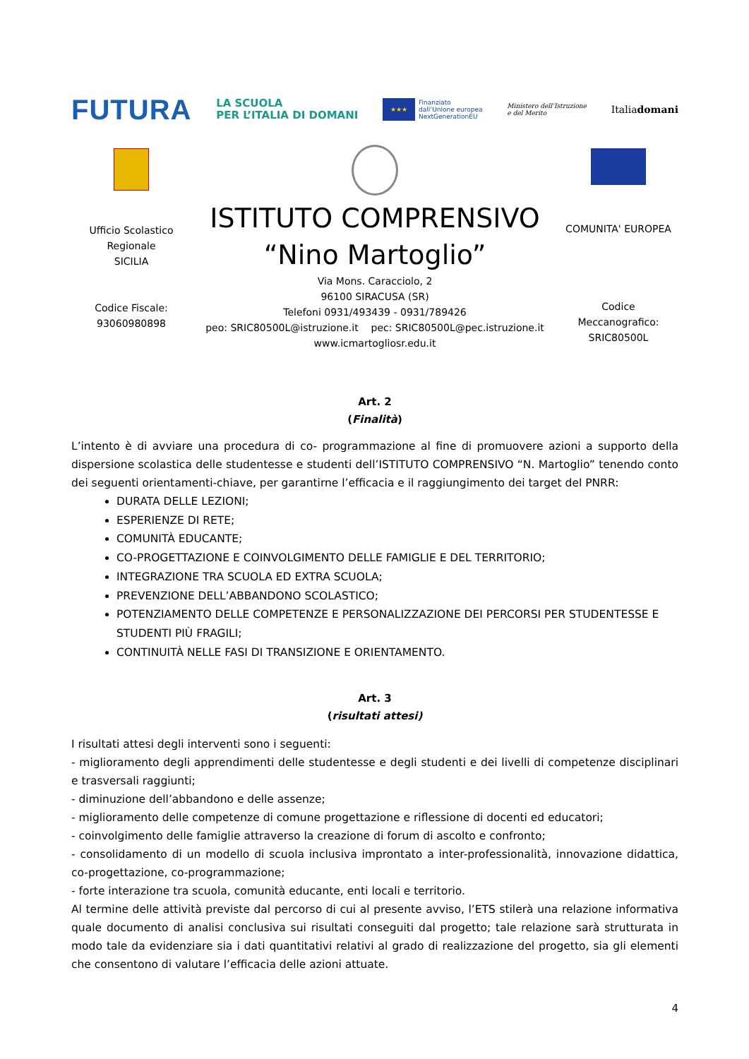FUTURA
LA SCUOLA
PER L’ITALIA DI DOMANI
★★★
Finanziato
dall’Unione europea
NextGenerationEU
Ministero dell’Istruzione
e del Merito
Italiadomani
Ufficio Scolastico
Regionale
SICILIA
Codice Fiscale:
93060980898
ISTITUTO COMPRENSIVO
“Nino Martoglio”
Via Mons. Caracciolo, 2
96100 SIRACUSA (SR)
Telefoni 0931/493439 - 0931/789426
peo: SRIC80500L@istruzione.it pec: SRIC80500L@pec.istruzione.it
www.icmartogliosr.edu.it
COMUNITA' EUROPEA
Codice
Meccanografico:
SRIC80500L
Art. 2
(Finalità)
L’intento è di avviare una procedura di co- programmazione al fine di promuovere azioni a supporto della dispersione scolastica delle studentesse e studenti dell’ISTITUTO COMPRENSIVO “N. Martoglio” tenendo conto dei seguenti orientamenti-chiave, per garantirne l’efficacia e il raggiungimento dei target del PNRR:
DURATA DELLE LEZIONI;
ESPERIENZE DI RETE;
COMUNITÀ EDUCANTE;
CO-PROGETTAZIONE E COINVOLGIMENTO DELLE FAMIGLIE E DEL TERRITORIO;
INTEGRAZIONE TRA SCUOLA ED EXTRA SCUOLA;
PREVENZIONE DELL’ABBANDONO SCOLASTICO;
POTENZIAMENTO DELLE COMPETENZE E PERSONALIZZAZIONE DEI PERCORSI PER STUDENTESSE E STUDENTI PIÙ FRAGILI;
CONTINUITÀ NELLE FASI DI TRANSIZIONE E ORIENTAMENTO.
Art. 3
(risultati attesi)
I risultati attesi degli interventi sono i seguenti:
- miglioramento degli apprendimenti delle studentesse e degli studenti e dei livelli di competenze disciplinari e trasversali raggiunti;
- diminuzione dell’abbandono e delle assenze;
- miglioramento delle competenze di comune progettazione e riflessione di docenti ed educatori;
- coinvolgimento delle famiglie attraverso la creazione di forum di ascolto e confronto;
- consolidamento di un modello di scuola inclusiva improntato a inter-professionalità, innovazione didattica, co-progettazione, co-programmazione;
- forte interazione tra scuola, comunità educante, enti locali e territorio.
Al termine delle attività previste dal percorso di cui al presente avviso, l’ETS stilerà una relazione informativa quale documento di analisi conclusiva sui risultati conseguiti dal progetto; tale relazione sarà strutturata in modo tale da evidenziare sia i dati quantitativi relativi al grado di realizzazione del progetto, sia gli elementi che consentono di valutare l’efficacia delle azioni attuate.
4